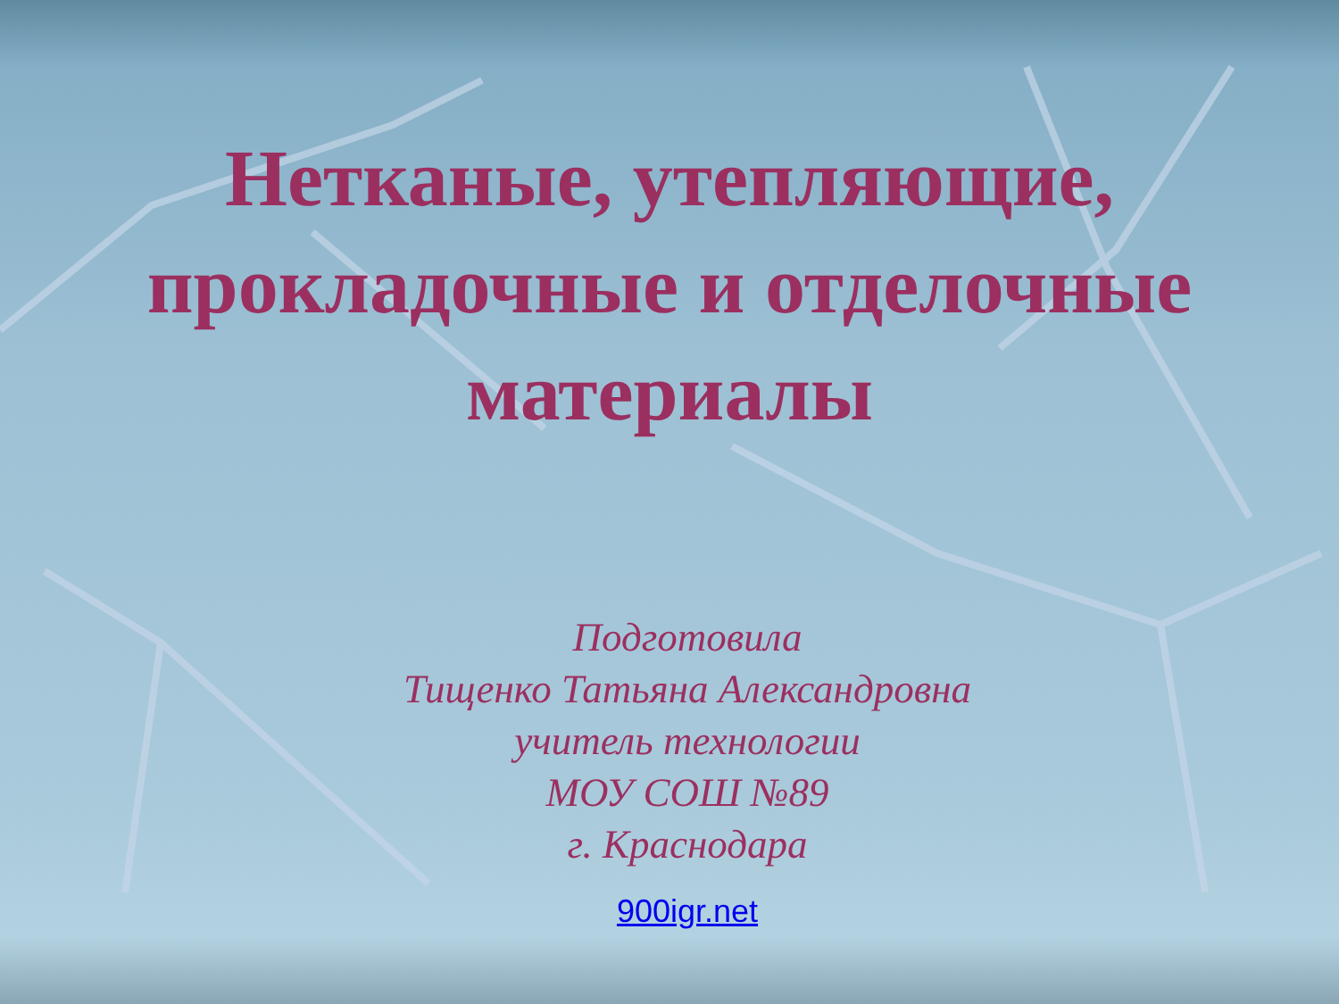Нетканые, утепляющие, прокладочные и отделочные материалы
Подготовила
Тищенко Татьяна Александровна
учитель технологии
МОУ СОШ №89
г. Краснодара
900igr.net